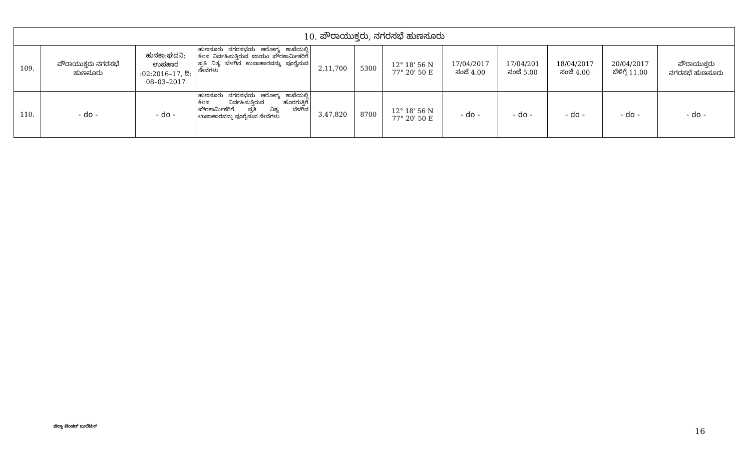| 10. ಪೌರಾಯುಕ್ತರು, ನಗರಸಭೆ ಹುಣಸೂರು | | | | | | | | | | | |
| --- | --- | --- | --- | --- | --- | --- | --- | --- | --- | --- | --- |
| 109. | ಪೌರಾಯುಕ್ತರು ನಗರಸಭೆ ಹುಣಸೂರು | ಹುನಕಾ:ಘವನಿ: ಉಪಹಾರ :02:2016–17, ದಿ: 08–03–2017 | ಹುಣಸೂರು ನಗರಸಭೆಯ ಆರೋಗ್ಯ ಶಾಖೆಯಲ್ಲಿ ಕೆಲಸ ನಿರ್ವಹಿಸುತ್ತಿರುವ ಖಾಯಂ ಪೌರಕಾರ್ಮಿಕರಿಗೆ ಪ್ರತಿ ನಿತ್ಯ ಬೆಳಗಿನ ಉಪಾಹಾರವನ್ನು ಪೂರೈಸುವ ಸೇವೆಗಳು | 2,11,700 | 5300 | 12° 18' 56 N 77° 20' 50 E | 17/04/2017 ಸಂಜೆ 4.00 | 17/04/201 ಸಂಜೆ 5.00 | 18/04/2017 ಸಂಜೆ 4.00 | 20/04/2017 ಬೆಳಿಗ್ಗೆ 11.00 | ಪೌರಾಯುಕ್ತರು ನಗರಸಭೆ ಹುಣಸೂರು |
| 110. | - do - | - do - | ಹುಣಸೂರು ನಗರಸಭೆಯ ಆರೋಗ್ಯ ಶಾಖೆಯಲ್ಲಿ ಕೆಲಸ ನಿರ್ವಹಿಸುತ್ತಿರುವ ಹೊರಗುತ್ತಿಗೆ ಪೌರಕಾರ್ಮಿಕರಿಗೆ ಪ್ರತಿ ನಿತ್ಯ ಬೆಳಗಿನ ಉಪಾಹಾರವನ್ನು ಪೂರೈಸುವ ಸೇವೆಗಳು | 3,47,820 | 8700 | 12° 18' 56 N 77° 20' 50 E | - do - | - do - | - do - | - do - | - do - |
ಜಿಲ್ಲಾ ಟೆಂಡರ್ ಬುಲೆಟಿನ್
16